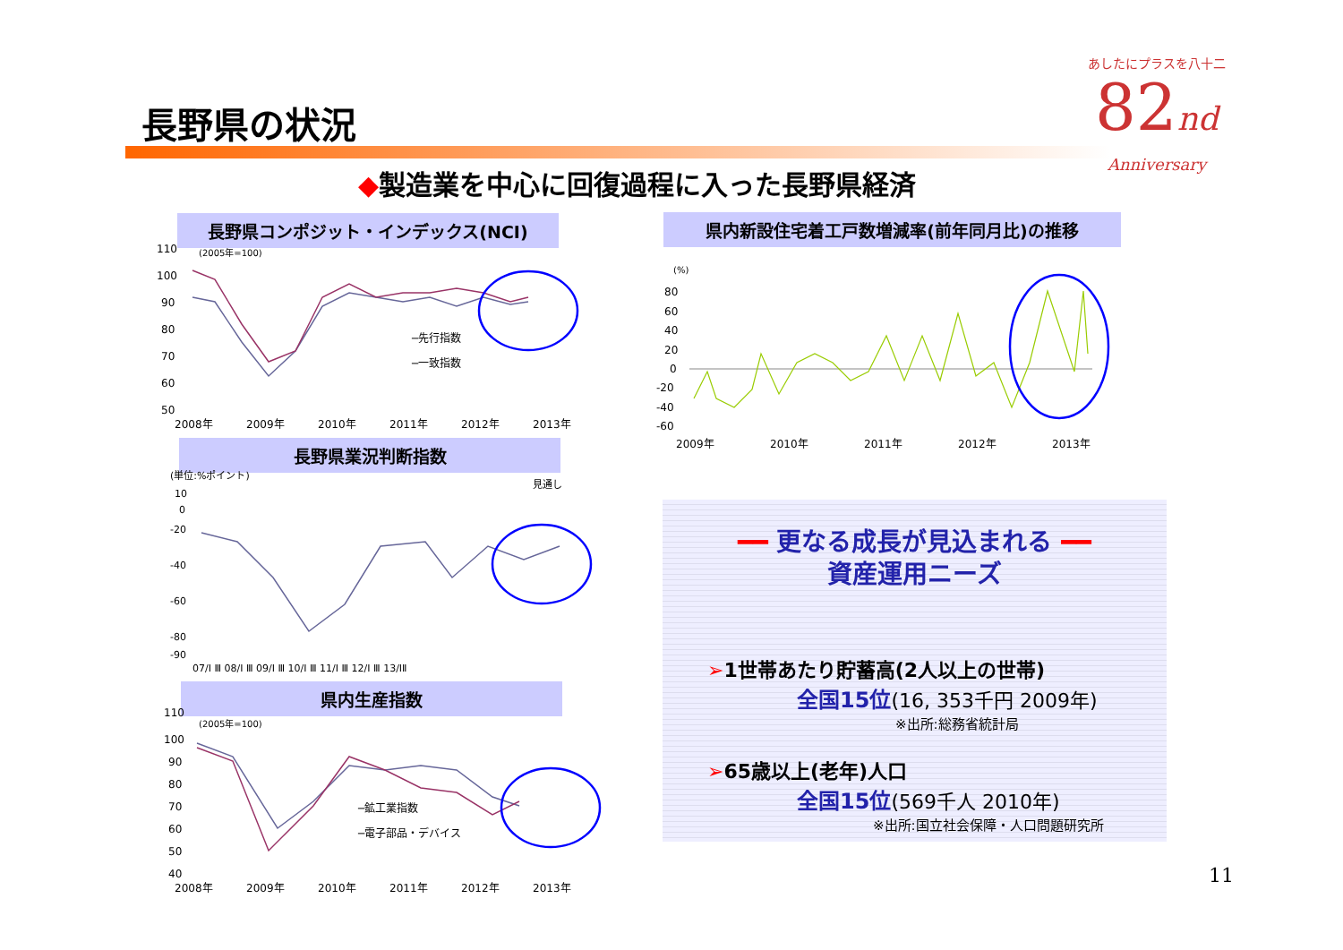長野県の状況
あしたにプラスを八十二
82nd
Anniversary
◆製造業を中心に回復過程に入った長野県経済
長野県コンポジット・インデックス(NCI)
110
100
90
80
70
60
50
(2005年=100)
─先行指数
─一致指数
2008年
2009年
2010年
2011年
2012年
2013年
長野県業況判断指数
(単位:%ポイント)
見通し
10
0
-20
-40
-60
-80
-90
07/Ⅰ Ⅲ 08/Ⅰ Ⅲ 09/Ⅰ Ⅲ 10/Ⅰ Ⅲ 11/Ⅰ Ⅲ 12/Ⅰ Ⅲ 13/ⅠⅡ
県内生産指数
110
100
90
80
70
60
50
40
(2005年=100)
─鉱工業指数
─電子部品・デバイス
2008年
2009年
2010年
2011年
2012年
2013年
県内新設住宅着工戸数増減率(前年同月比)の推移
(%)
80
60
40
20
0
-20
-40
-60
2009年
2010年
2011年
2012年
2013年
━━ 更なる成長が見込まれる ━━
資産運用ニーズ
➢1世帯あたり貯蓄高(2人以上の世帯)
全国15位(16, 353千円 2009年)
※出所:総務省統計局
➢65歳以上(老年)人口
全国15位(569千人 2010年)
※出所:国立社会保障・人口問題研究所
11